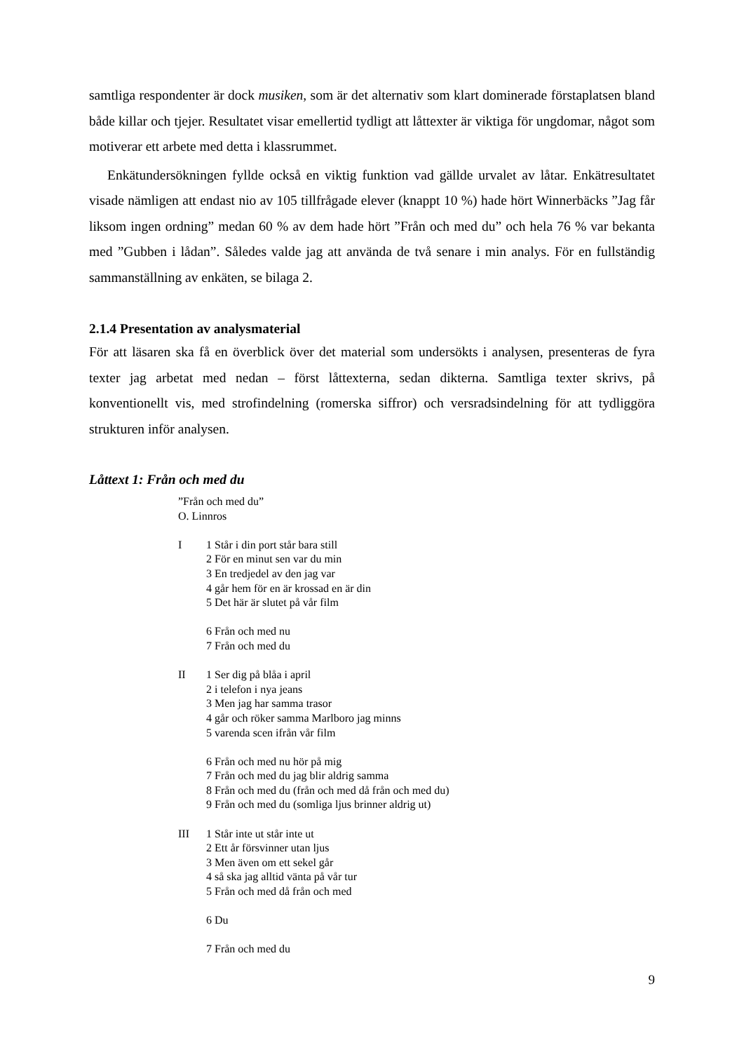samtliga respondenter är dock musiken, som är det alternativ som klart dominerade förstaplat­sen bland både killar och tjejer. Resultatet visar emellertid tydligt att låttexter är viktiga för ungdomar, något som motiverar ett arbete med detta i klassrummet.
Enkätundersökningen fyllde också en viktig funktion vad gällde urvalet av låtar. Enkätre­sultatet visade nämligen att endast nio av 105 tillfrågade elever (knappt 10 %) hade hört Win­nerbäcks ”Jag får liksom ingen ordning” medan 60 % av dem hade hört ”Från och med du” och hela 76 % var bekanta med ”Gubben i lådan”. Således valde jag att använda de två senare i min analys. För en fullständig sammanställning av enkäten, se bilaga 2.
2.1.4 Presentation av analysmaterial
För att läsaren ska få en överblick över det material som undersökts i analysen, presenteras de fyra texter jag arbetat med nedan – först låttexterna, sedan dikterna. Samtliga texter skrivs, på konventionellt vis, med strofindelning (romerska siffror) och versradsindelning för att tydlig­göra strukturen inför analysen.
Låttext 1: Från och med du
”Från och med du”
O. Linnros
I 1 Står i din port står bara still
2 För en minut sen var du min
3 En tredjedel av den jag var
4 går hem för en är krossad en är din
5 Det här är slutet på vår film
6 Från och med nu
7 Från och med du
II 1 Ser dig på blåa i april
2 i telefon i nya jeans
3 Men jag har samma trasor
4 går och röker samma Marlboro jag minns
5 varenda scen ifrån vår film
6 Från och med nu hör på mig
7 Från och med du jag blir aldrig samma
8 Från och med du (från och med då från och med du)
9 Från och med du (somliga ljus brinner aldrig ut)
III 1 Står inte ut står inte ut
2 Ett år försvinner utan ljus
3 Men även om ett sekel går
4 så ska jag alltid vänta på vår tur
5 Från och med då från och med
6 Du
7 Från och med du
9